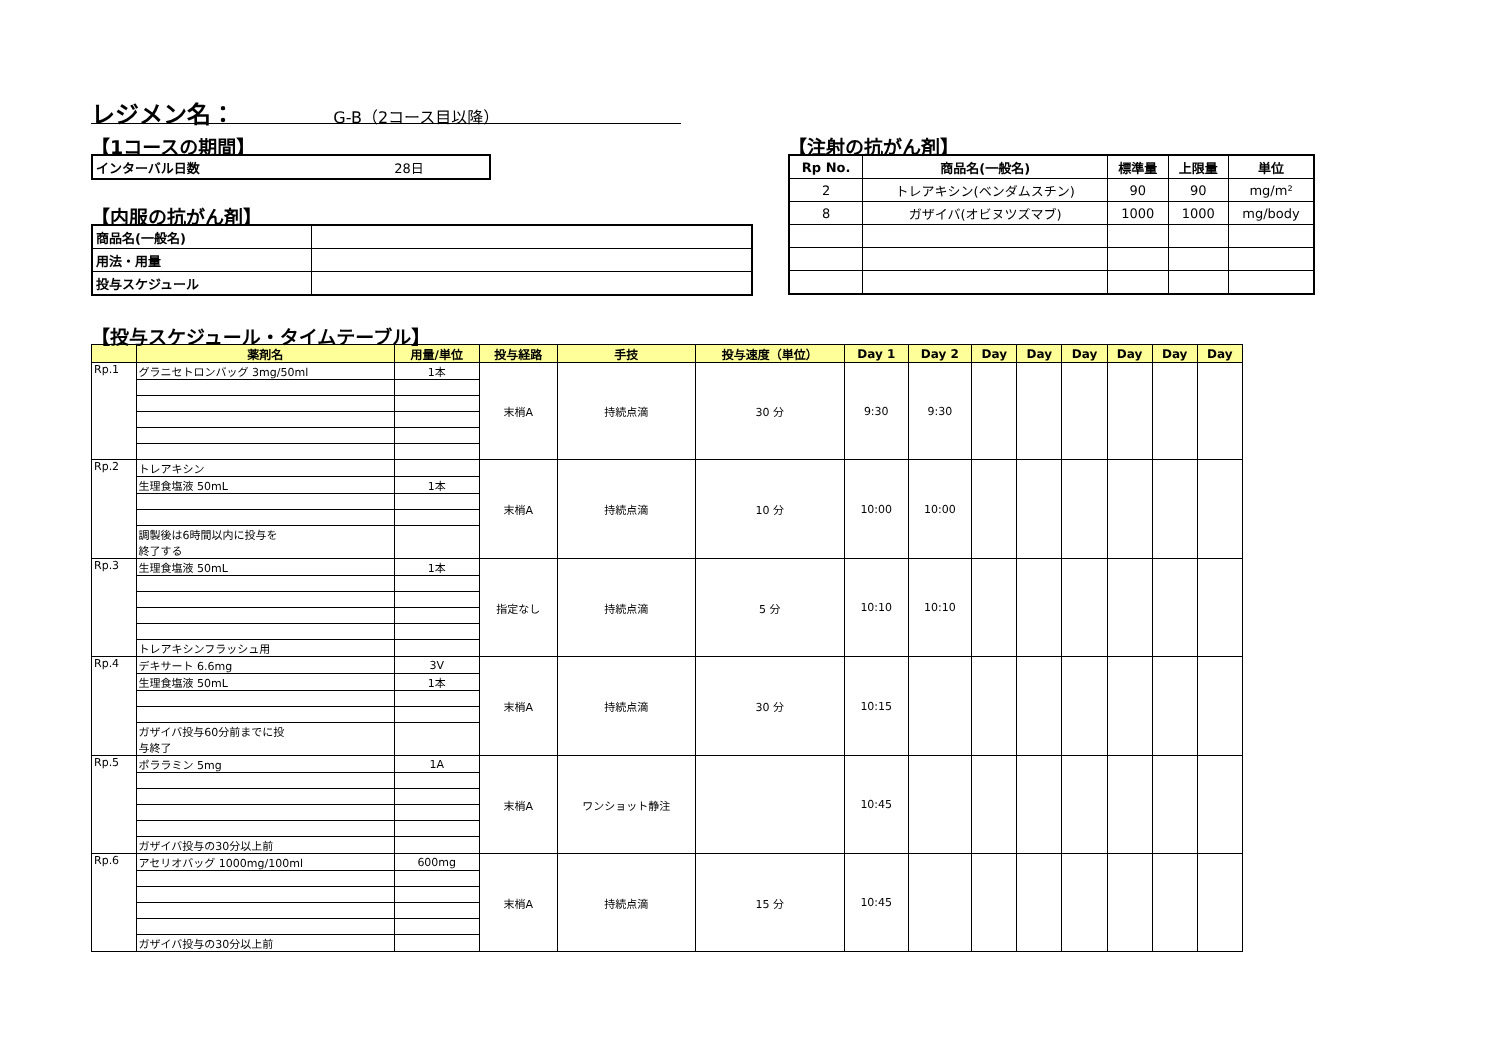レジメン名： G-B（2コース目以降）
【1コースの期間】
| インターバル日数 | 28日 |
【内服の抗がん剤】
| 商品名(一般名) | |
| 用法・用量 | |
| 投与スケジュール | |
【注射の抗がん剤】
| Rp No. | 商品名(一般名) | 標準量 | 上限量 | 単位 |
| --- | --- | --- | --- | --- |
| 2 | トレアキシン(ベンダムスチン) | 90 | 90 | mg/m² |
| 8 | ガザイバ(オビヌツズマブ) | 1000 | 1000 | mg/body |
【投与スケジュール・タイムテーブル】
| | 薬剤名 | 用量/単位 | 投与経路 | 手技 | 投与速度（単位） | Day 1 | Day 2 | Day | Day | Day | Day | Day | Day |
| --- | --- | --- | --- | --- | --- | --- | --- | --- | --- | --- | --- | --- | --- |
| Rp.1 | グラニセトロンバッグ 3mg/50ml | 1本 | 末梢A | 持続点滴 | 30 分 | 9:30 | 9:30 | | | | | | |
| Rp.2 | トレアキシン | | 末梢A | 持続点滴 | 10 分 | 10:00 | 10:00 | | | | | | |
| | 生理食塩液 50mL | 1本 | | | | | | | | | | | |
| | 調製後は6時間以内に投与を 終了する | | | | | | | | | | | | |
| Rp.3 | 生理食塩液 50mL | 1本 | 指定なし | 持続点滴 | 5 分 | 10:10 | 10:10 | | | | | | |
| | トレアキシンフラッシュ用 | | | | | | | | | | | | |
| Rp.4 | デキサート 6.6mg | 3V | 末梢A | 持続点滴 | 30 分 | 10:15 | | | | | | | |
| | 生理食塩液 50mL | 1本 | | | | | | | | | | | |
| | ガザイバ投与60分前までに投 与終了 | | | | | | | | | | | | |
| Rp.5 | ポララミン 5mg | 1A | 末梢A | ワンショット静注 | | 10:45 | | | | | | | |
| | ガザイバ投与の30分以上前 | | | | | | | | | | | | |
| Rp.6 | アセリオバッグ 1000mg/100ml | 600mg | 末梢A | 持続点滴 | 15 分 | 10:45 | | | | | | | |
| | ガザイバ投与の30分以上前 | | | | | | | | | | | | |